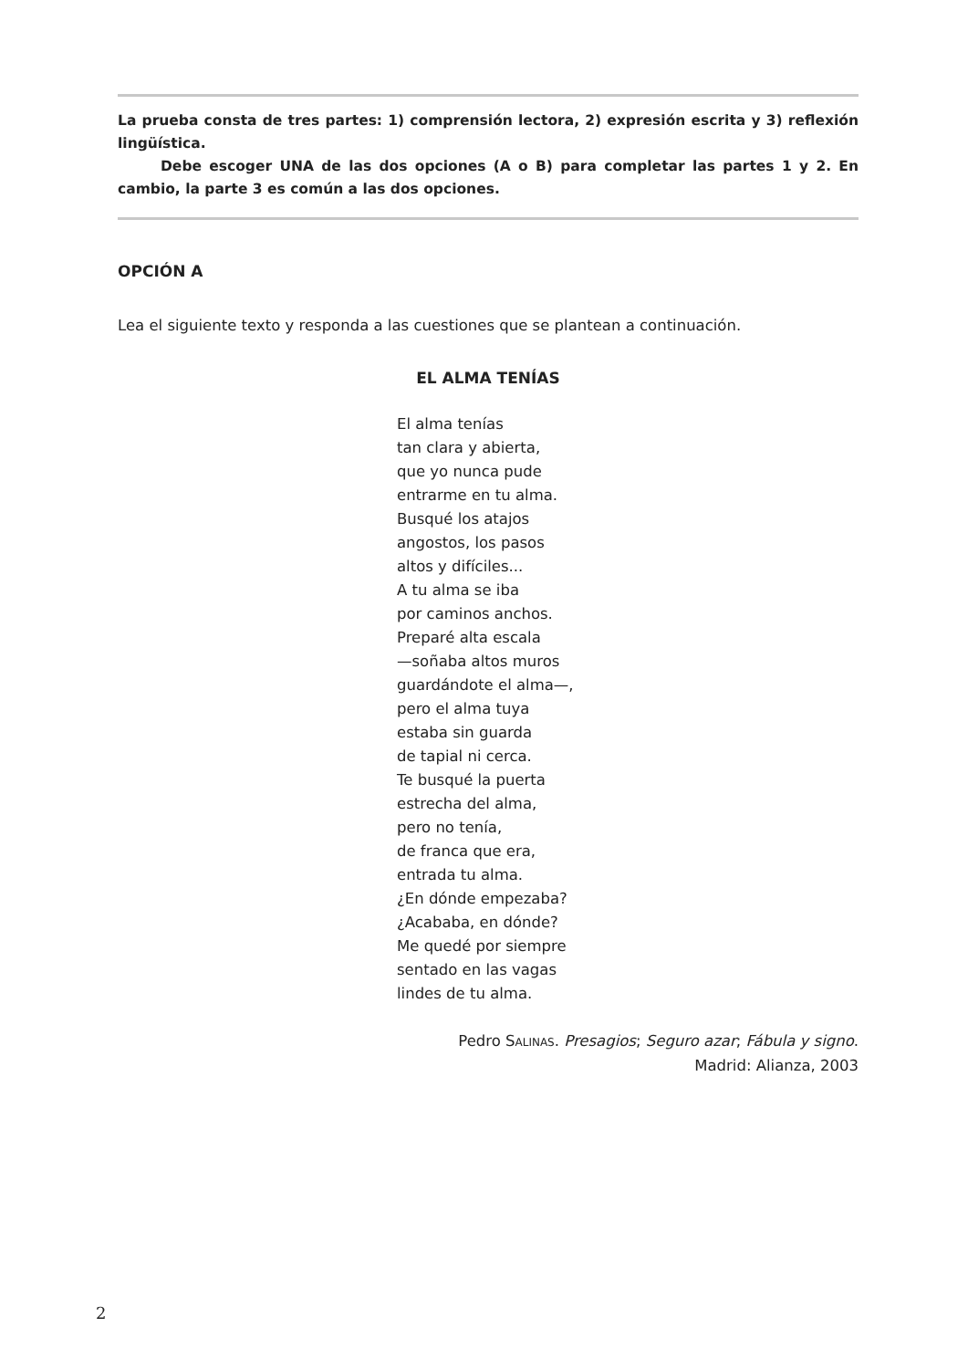La prueba consta de tres partes: 1) comprensión lectora, 2) expresión escrita y 3) reflexión lingüística.
Debe escoger UNA de las dos opciones (A o B) para completar las partes 1 y 2. En cambio, la parte 3 es común a las dos opciones.
OPCIÓN A
Lea el siguiente texto y responda a las cuestiones que se plantean a continuación.
EL ALMA TENÍAS
El alma tenías
tan clara y abierta,
que yo nunca pude
entrarme en tu alma.
Busqué los atajos
angostos, los pasos
altos y difíciles...
A tu alma se iba
por caminos anchos.
Preparé alta escala
—soñaba altos muros
guardándote el alma—,
pero el alma tuya
estaba sin guarda
de tapial ni cerca.
Te busqué la puerta
estrecha del alma,
pero no tenía,
de franca que era,
entrada tu alma.
¿En dónde empezaba?
¿Acababa, en dónde?
Me quedé por siempre
sentado en las vagas
lindes de tu alma.
Pedro SALINAS. Presagios; Seguro azar; Fábula y signo.
Madrid: Alianza, 2003
2